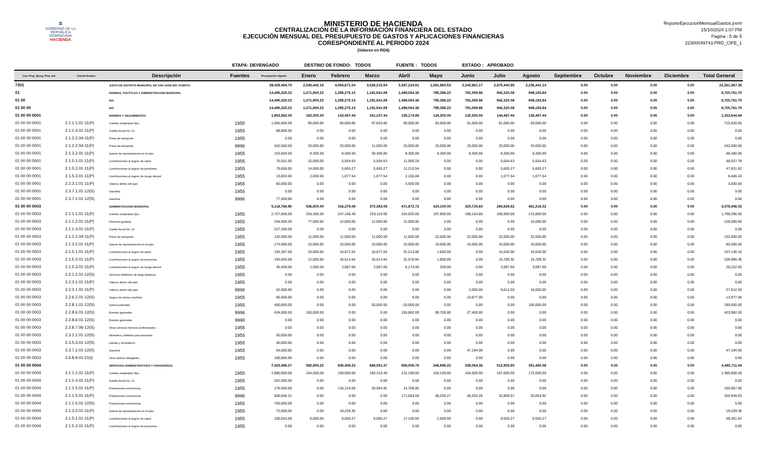🏛
GOBIERNO DE LA
REPÚBLICA
DOMINICANA
HACIENDA
MINISTERIO DE HACIENDA
CENTRALIZACIÓN DE LA INFORMACIÓN FINANCIERA DEL ESTADO
EJECUCIÓN MENSUAL DEL PRESUPUESTO DE GASTOS Y APLICACIONES FINANCIERAS
CORESPONDIENTE AL PERIODO 2024
(Valores en RD$)
ReporteEjecucionMensualGastos.jrxml
15/10/2024 1:07 PM
Pagina : 5 de 5
22300049743-PRD_CIFE_1
ETAPA: DEVENGADO DESTINO DE FONDO: TODOS FUENTE : TODOS ESTADO : APROBADO
| Cod. Prog. Sprog. Proy. Act. | Cuenta-Destino | Descripción | Fuentes | Presupuesto Vigente | Enero | Febrero | Marzo | Abril | Mayo | Junio | Julio | Agosto | Septiembre | Octubre | Noviembre | Diciembre | Total General |
| --- | --- | --- | --- | --- | --- | --- | --- | --- | --- | --- | --- | --- | --- | --- | --- | --- | --- |
| 7301 | | JUNTA DE DISTRITO MUNICIPAL DE SAN JOSÉ DEL PUERTO | | 39,429,484.75 | 2,545,442.18 | 4,054,671.04 | 3,526,215.54 | 3,387,234.81 | 1,591,960.53 | 2,243,961.17 | 2,675,440.95 | 2,236,441.14 | 0.00 | 0.00 | 0.00 | 0.00 | 22,261,367.36 |
| 01 | | NORMAS, POLÍTICAS Y ADMINISTRACIÓN MUNICIPAL | | 14,495,325.22 | 1,271,900.22 | 1,295,275.15 | 1,191,541.89 | 1,489,054.36 | 795,396.22 | 791,089.96 | 942,320.06 | 949,183.84 | 0.00 | 0.00 | 0.00 | 0.00 | 8,725,761.70 |
| 01 00 | | N/A | | 14,495,325.22 | 1,271,900.22 | 1,295,275.15 | 1,191,541.89 | 1,489,054.36 | 795,396.22 | 791,089.96 | 942,320.06 | 949,183.84 | 0.00 | 0.00 | 0.00 | 0.00 | 8,725,761.70 |
| 01 00 00 | | N/A | | 14,495,325.22 | 1,271,900.22 | 1,295,275.15 | 1,191,541.89 | 1,489,054.36 | 795,396.22 | 791,089.96 | 942,320.06 | 949,183.84 | 0.00 | 0.00 | 0.00 | 0.00 | 8,725,761.70 |
| 01 00 00 0001 | | NORMAS Y SEGUIMIENTOS | | 1,953,062.00 | 162,300.00 | 143,487.44 | 151,107.44 | 159,174.88 | 124,300.00 | 132,300.00 | 144,487.44 | 136,487.44 | 0.00 | 0.00 | 0.00 | 0.00 | 1,153,644.64 |
| 01 00 00 0001 | 2.1.1.1.01-11(P) | Sueldos empleados fijos | 1955 | 1,065,600.00 | 90,000.00 | 90,000.00 | 97,620.00 | 90,000.00 | 83,000.00 | 91,000.00 | 91,000.00 | 83,000.00 | 0.00 | 0.00 | 0.00 | 0.00 | 715,620.00 |
| 01 00 00 0001 | 2.1.1.4.01-11(P) | Sueldo Anual No. 13 | 1955 | 88,800.00 | 0.00 | 0.00 | 0.00 | 0.00 | 0.00 | 0.00 | 0.00 | 0.00 | 0.00 | 0.00 | 0.00 | 0.00 | 0.00 |
| 01 00 00 0001 | 2.1.2.2.04-11(P) | Prima de transporte | 1955 | 0.00 | 0.00 | 0.00 | 0.00 | 0.00 | 0.00 | 0.00 | 0.00 | 0.00 | 0.00 | 0.00 | 0.00 | 0.00 | 0.00 |
| 01 00 00 0001 | 2.1.2.2.04-11(P) | Prima de transporte | 9996 | 342,500.00 | 33,000.00 | 33,000.00 | 11,000.00 | 33,000.00 | 33,000.00 | 33,000.00 | 33,000.00 | 33,000.00 | 0.00 | 0.00 | 0.00 | 0.00 | 242,000.00 |
| 01 00 00 0001 | 2.1.3.2.01-11(P) | Gastos de representación en el país | 1955 | 153,600.00 | 8,300.00 | 8,300.00 | 30,300.00 | 8,300.00 | 8,300.00 | 8,300.00 | 8,300.00 | 8,300.00 | 0.00 | 0.00 | 0.00 | 0.00 | 88,400.00 |
| 01 00 00 0001 | 2.1.5.1.01-11(P) | Contribuciones al seguro de salud | 1955 | 75,551.00 | 15,000.00 | 5,504.63 | 5,504.63 | 11,009.26 | 0.00 | 0.00 | 5,504.63 | 5,504.63 | 0.00 | 0.00 | 0.00 | 0.00 | 48,027.78 |
| 01 00 00 0001 | 2.1.5.2.01-11(P) | Contribuciones al seguro de pensiones | 1955 | 75,658.00 | 14,000.00 | 5,605.27 | 5,605.27 | 11,210.54 | 0.00 | 0.00 | 5,605.27 | 5,605.27 | 0.00 | 0.00 | 0.00 | 0.00 | 47,631.62 |
| 01 00 00 0001 | 2.1.5.3.01-11(P) | Contribuciones al seguro de riesgo laboral | 1955 | 13,853.00 | 2,000.00 | 1,077.54 | 1,077.54 | 2,155.08 | 0.00 | 0.00 | 1,077.54 | 1,077.54 | 0.00 | 0.00 | 0.00 | 0.00 | 8,465.24 |
| 01 00 00 0001 | 2.2.3.1.01-11(P) | Viáticos dentro del país | 1955 | 60,000.00 | 0.00 | 0.00 | 0.00 | 3,500.00 | 0.00 | 0.00 | 0.00 | 0.00 | 0.00 | 0.00 | 0.00 | 0.00 | 3,500.00 |
| 01 00 00 0001 | 2.3.7.1.01-12(S) | Gasolina | 1955 | 0.00 | 0.00 | 0.00 | 0.00 | 0.00 | 0.00 | 0.00 | 0.00 | 0.00 | 0.00 | 0.00 | 0.00 | 0.00 | 0.00 |
| 01 00 00 0001 | 2.3.7.1.01-12(S) | Gasolina | 9998 | 77,500.00 | 0.00 | 0.00 | 0.00 | 0.00 | 0.00 | 0.00 | 0.00 | 0.00 | 0.00 | 0.00 | 0.00 | 0.00 | 0.00 |
| 01 00 00 0003 | | ADMINISTRACIÓN MUNICIPAL | | 5,118,766.95 | 526,800.00 | 316,379.48 | 372,383.08 | 471,872.72 | 324,100.00 | 320,725.60 | 284,928.82 | 461,216.32 | 0.00 | 0.00 | 0.00 | 0.00 | 3,078,406.02 |
| 01 00 00 0003 | 2.1.1.1.01-11(P) | Sueldos empleados fijos | 1955 | 2,727,600.00 | 255,300.00 | 247,106.40 | 253,110.00 | 224,025.00 | 197,900.00 | 198,154.60 | 208,900.00 | 213,800.00 | 0.00 | 0.00 | 0.00 | 0.00 | 1,798,296.00 |
| 01 00 00 0003 | 2.1.1.2.01-11(P) | Personal igualado | 1955 | 244,000.00 | 77,000.00 | 12,000.00 | 12,000.00 | 12,000.00 | 0.00 | 0.00 | 0.00 | 15,000.00 | 0.00 | 0.00 | 0.00 | 0.00 | 128,000.00 |
| 01 00 00 0003 | 2.1.1.4.01-11(P) | Sueldo Anual No. 13 | 1955 | 227,300.00 | 0.00 | 0.00 | 0.00 | 0.00 | 0.00 | 0.00 | 0.00 | 0.00 | 0.00 | 0.00 | 0.00 | 0.00 | 0.00 |
| 01 00 00 0003 | 2.1.2.2.04-11(P) | Prima de transporte | 1955 | 132,000.00 | 11,000.00 | 11,000.00 | 11,000.00 | 11,000.00 | 22,000.00 | 22,000.00 | 22,000.00 | 22,000.00 | 0.00 | 0.00 | 0.00 | 0.00 | 132,000.00 |
| 01 00 00 0003 | 2.1.3.2.01-11(P) | Gastos de representación en el país | 1955 | 174,000.00 | 10,000.00 | 10,000.00 | 10,000.00 | 10,000.00 | 10,000.00 | 10,000.00 | 10,000.00 | 10,000.00 | 0.00 | 0.00 | 0.00 | 0.00 | 80,000.00 |
| 01 00 00 0003 | 2.1.5.1.01-11(P) | Contribuciones al seguro de salud | 1955 | 193,387.00 | 10,000.00 | 16,671.54 | 16,671.54 | 31,213.08 | 1,500.00 | 0.00 | 15,540.00 | 15,540.00 | 0.00 | 0.00 | 0.00 | 0.00 | 107,136.16 |
| 01 00 00 0003 | 2.1.5.2.01-11(P) | Contribuciones al seguro de pensiones | 1955 | 193,660.00 | 12,000.00 | 16,514.54 | 16,514.54 | 31,578.64 | 1,800.00 | 0.00 | 15,789.32 | 15,789.32 | 0.00 | 0.00 | 0.00 | 0.00 | 109,986.36 |
| 01 00 00 0003 | 2.1.5.3.01-11(P) | Contribuciones al seguro de riesgo laboral | 1955 | 35,459.00 | 1,500.00 | 3,087.00 | 3,087.00 | 6,174.00 | 200.00 | 0.00 | 3,087.00 | 3,087.00 | 0.00 | 0.00 | 0.00 | 0.00 | 20,222.00 |
| 01 00 00 0003 | 2.2.1.2.01-12(S) | Servicios telefónico de larga distancia | 1955 | 0.00 | 0.00 | 0.00 | 0.00 | 0.00 | 0.00 | 0.00 | 0.00 | 0.00 | 0.00 | 0.00 | 0.00 | 0.00 | 0.00 |
| 01 00 00 0003 | 2.2.3.1.01-11(P) | Viáticos dentro del país | 1955 | 0.00 | 0.00 | 0.00 | 0.00 | 0.00 | 0.00 | 0.00 | 0.00 | 0.00 | 0.00 | 0.00 | 0.00 | 0.00 | 0.00 |
| 01 00 00 0003 | 2.2.3.1.01-11(P) | Viáticos dentro del país | 9998 | 62,500.00 | 0.00 | 0.00 | 0.00 | 0.00 | 0.00 | 2,000.00 | 9,612.50 | 16,000.00 | 0.00 | 0.00 | 0.00 | 0.00 | 27,612.50 |
| 01 00 00 0003 | 2.2.6.2.01-12(S) | Seguro de bienes muebles | 1955 | 60,000.00 | 0.00 | 0.00 | 0.00 | 0.00 | 0.00 | 13,977.00 | 0.00 | 0.00 | 0.00 | 0.00 | 0.00 | 0.00 | 13,977.00 |
| 01 00 00 0003 | 2.2.8.1.01-12(S) | Gastos judiciales | 1955 | 400,000.00 | 0.00 | 0.00 | 50,000.00 | -10,000.00 | 0.00 | 0.00 | 0.00 | 150,000.00 | 0.00 | 0.00 | 0.00 | 0.00 | 190,000.00 |
| 01 00 00 0003 | 2.2.8.6.01-12(S) | Eventos generales | 9996 | 424,000.00 | 150,000.00 | 0.00 | 0.00 | 155,882.00 | 90,700.00 | 27,400.00 | 0.00 | 0.00 | 0.00 | 0.00 | 0.00 | 0.00 | 423,982.00 |
| 01 00 00 0003 | 2.2.8.6.01-12(S) | Eventos generales | 9998 | 0.00 | 0.00 | 0.00 | 0.00 | 0.00 | 0.00 | 0.00 | 0.00 | 0.00 | 0.00 | 0.00 | 0.00 | 0.00 | 0.00 |
| 01 00 00 0003 | 2.2.8.7.06-12(S) | Otros servicios técnicos profesionales | 1955 | 0.00 | 0.00 | 0.00 | 0.00 | 0.00 | 0.00 | 0.00 | 0.00 | 0.00 | 0.00 | 0.00 | 0.00 | 0.00 | 0.00 |
| 01 00 00 0003 | 2.3.1.1.01-12(S) | Alimentos y bebidas para personas | 1955 | 50,000.00 | 0.00 | 0.00 | 0.00 | 0.00 | 0.00 | 0.00 | 0.00 | 0.00 | 0.00 | 0.00 | 0.00 | 0.00 | 0.00 |
| 01 00 00 0003 | 2.3.5.3.01-12(S) | Llantas y neumáticos | 1955 | 40,000.00 | 0.00 | 0.00 | 0.00 | 0.00 | 0.00 | 0.00 | 0.00 | 0.00 | 0.00 | 0.00 | 0.00 | 0.00 | 0.00 |
| 01 00 00 0003 | 2.3.7.1.01-12(S) | Gasolina | 1955 | 54,000.00 | 0.00 | 0.00 | 0.00 | 0.00 | 0.00 | 47,194.00 | 0.00 | 0.00 | 0.00 | 0.00 | 0.00 | 0.00 | 47,194.00 |
| 01 00 00 0003 | 2.6.8.9.01-21(I) | Otros activos intangibles | 1955 | 100,860.95 | 0.00 | 0.00 | 0.00 | 0.00 | 0.00 | 0.00 | 0.00 | 0.00 | 0.00 | 0.00 | 0.00 | 0.00 | 0.00 |
| 01 00 00 0004 | | SERVICIOS ADMINISTRATIVOS Y FINANCIEROS | | 7,423,496.27 | 582,800.22 | 835,408.23 | 668,051.37 | 858,006.76 | 346,996.22 | 338,064.36 | 512,903.80 | 351,480.08 | 0.00 | 0.00 | 0.00 | 0.00 | 4,493,711.04 |
| 01 00 00 0004 | 2.1.1.1.01-11(P) | Sueldos empleados fijos | 1955 | 1,980,900.00 | 164,500.00 | 159,500.00 | 183,310.40 | 231,190.00 | 154,100.00 | 164,000.00 | 167,000.00 | 172,000.00 | 0.00 | 0.00 | 0.00 | 0.00 | 1,395,600.40 |
| 01 00 00 0004 | 2.1.1.4.01-11(P) | Sueldo Anual No. 13 | 1955 | 201,000.00 | 0.00 | 0.00 | 0.00 | 0.00 | 0.00 | 0.00 | 0.00 | 0.00 | 0.00 | 0.00 | 0.00 | 0.00 | 0.00 |
| 01 00 00 0004 | 2.1.1.5.01-11(P) | Prestaciones económicas | 1955 | 176,650.00 | 0.00 | 116,124.08 | 30,064.92 | 14,768.00 | 0.00 | 0.00 | 0.00 | 0.00 | 0.00 | 0.00 | 0.00 | 0.00 | 160,957.00 |
| 01 00 00 0004 | 2.1.1.5.01-11(P) | Prestaciones económicas | 9996 | 506,646.31 | 0.00 | 0.00 | 0.00 | 171,504.59 | 48,255.27 | 48,255.28 | 32,869.57 | 20,064.92 | 0.00 | 0.00 | 0.00 | 0.00 | 320,949.63 |
| 01 00 00 0004 | 2.1.1.5.01-12(S) | Prestaciones económicas | 1955 | 700,000.00 | 0.00 | 0.00 | 0.00 | 0.00 | 0.00 | 0.00 | 0.00 | 0.00 | 0.00 | 0.00 | 0.00 | 0.00 | 0.00 |
| 01 00 00 0004 | 2.1.3.2.01-11(P) | Gastos de representación en el país | 1955 | 72,000.00 | 0.00 | 19,229.35 | 0.00 | 0.00 | 0.00 | 0.00 | 0.00 | 0.00 | 0.00 | 0.00 | 0.00 | 0.00 | 19,229.35 |
| 01 00 00 0004 | 2.1.5.1.01-11(P) | Contribuciones al seguro de salud | 1955 | 100,053.00 | 6,000.00 | 8,550.27 | 8,550.27 | 17,100.54 | 2,000.00 | 0.00 | 8,550.27 | 8,550.27 | 0.00 | 0.00 | 0.00 | 0.00 | 59,301.62 |
| 01 00 00 0004 | 2.1.5.2.01-11(P) | Contribuciones al seguro de pensiones | 1955 | 0.00 | 0.00 | 0.00 | 0.00 | 0.00 | 0.00 | 0.00 | 0.00 | 0.00 | 0.00 | 0.00 | 0.00 | 0.00 | 0.00 |